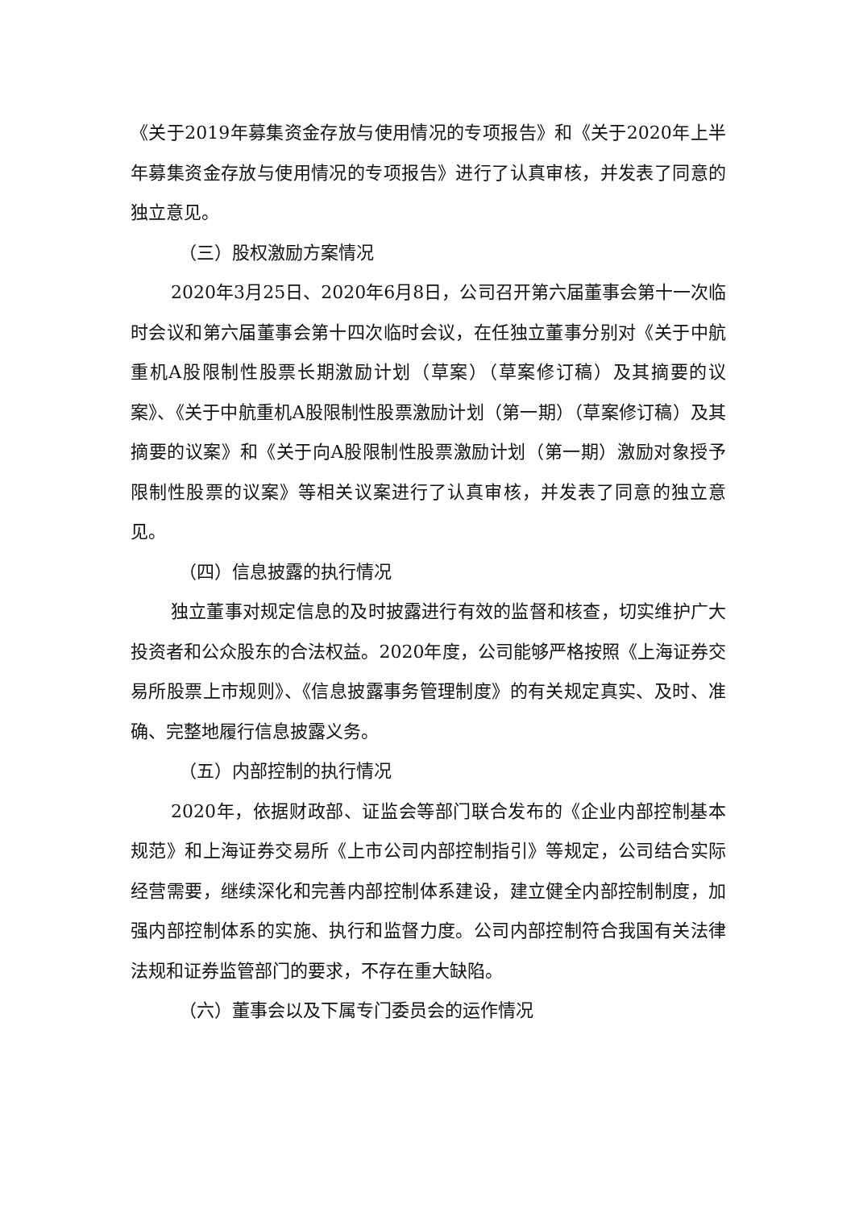《关于2019年募集资金存放与使用情况的专项报告》和《关于2020年上半年募集资金存放与使用情况的专项报告》进行了认真审核，并发表了同意的独立意见。
（三）股权激励方案情况
2020年3月25日、2020年6月8日，公司召开第六届董事会第十一次临时会议和第六届董事会第十四次临时会议，在任独立董事分别对《关于中航重机A股限制性股票长期激励计划（草案）（草案修订稿）及其摘要的议案》、《关于中航重机A股限制性股票激励计划（第一期）（草案修订稿）及其摘要的议案》和《关于向A股限制性股票激励计划（第一期）激励对象授予限制性股票的议案》等相关议案进行了认真审核，并发表了同意的独立意见。
（四）信息披露的执行情况
独立董事对规定信息的及时披露进行有效的监督和核查，切实维护广大投资者和公众股东的合法权益。2020年度，公司能够严格按照《上海证券交易所股票上市规则》、《信息披露事务管理制度》的有关规定真实、及时、准确、完整地履行信息披露义务。
（五）内部控制的执行情况
2020年，依据财政部、证监会等部门联合发布的《企业内部控制基本规范》和上海证券交易所《上市公司内部控制指引》等规定，公司结合实际经营需要，继续深化和完善内部控制体系建设，建立健全内部控制制度，加强内部控制体系的实施、执行和监督力度。公司内部控制符合我国有关法律法规和证券监管部门的要求，不存在重大缺陷。
（六）董事会以及下属专门委员会的运作情况